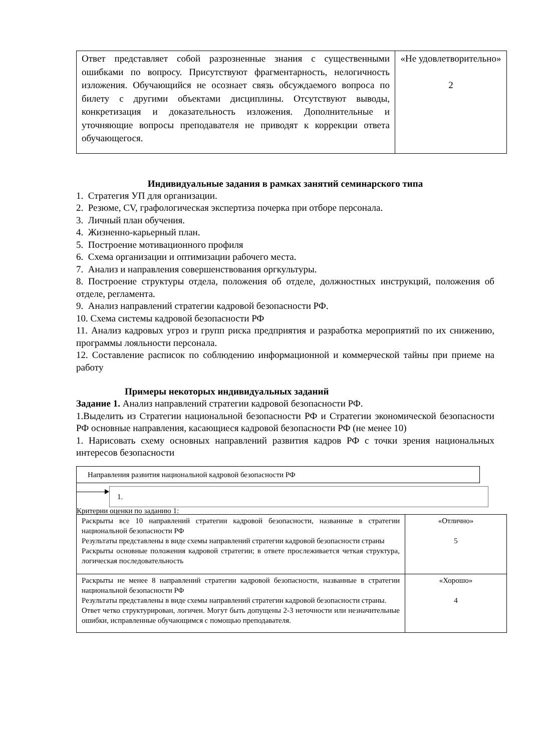| Ответ представляет собой разрозненные знания с существенными ошибками по вопросу. Присутствуют фрагментарность, нелогичность изложения. Обучающийся не осознает связь обсуждаемого вопроса по билету с другими объектами дисциплины. Отсутствуют выводы, конкретизация и доказательность изложения. Дополнительные и уточняющие вопросы преподавателя не приводят к коррекции ответа обучающегося. | «Не удовлетворительно» 2 |
Индивидуальные задания в рамках занятий семинарского типа
1. Стратегия УП для организации.
2. Резюме, CV, графологическая экспертиза почерка при отборе персонала.
3. Личный план обучения.
4. Жизненно-карьерный план.
5. Построение мотивационного профиля
6. Схема организации и оптимизации рабочего места.
7. Анализ и направления совершенствования оргкультуры.
8. Построение структуры отдела, положения об отделе, должностных инструкций, положения об отделе, регламента.
9. Анализ направлений стратегии кадровой безопасности РФ.
10. Схема системы кадровой безопасности РФ
11. Анализ кадровых угроз и групп риска предприятия и разработка мероприятий по их снижению, программы лояльности персонала.
12. Составление расписок по соблюдению информационной и коммерческой тайны при приеме на работу
Примеры некоторых индивидуальных заданий
Задание 1. Анализ направлений стратегии кадровой безопасности РФ.
1.Выделить из Стратегии национальной безопасности РФ и Стратегии экономической безопасности РФ основные направления, касающиеся кадровой безопасности РФ (не менее 10)
1. Нарисовать схему основных направлений развития кадров РФ с точки зрения национальных интересов безопасности
Направления развития национальной кадровой безопасности РФ
1.
Критерии оценки по заданию 1:
| Раскрыты все 10 направлений стратегии кадровой безопасности, названные в стратегии национальной безопасности РФ Результаты представлены в виде схемы направлений стратегии кадровой безопасности страны Раскрыты основные положения кадровой стратегии; в ответе прослеживается четкая структура, логическая последовательность | «Отлично» 5 |
| Раскрыты не менее 8 направлений стратегии кадровой безопасности, названные в стратегии национальной безопасности РФ Результаты представлены в виде схемы направлений стратегии кадровой безопасности страны. Ответ четко структурирован, логичен. Могут быть допущены 2-3 неточности или незначительные ошибки, исправленные обучающимся с помощью преподавателя. | «Хорошо» 4 |